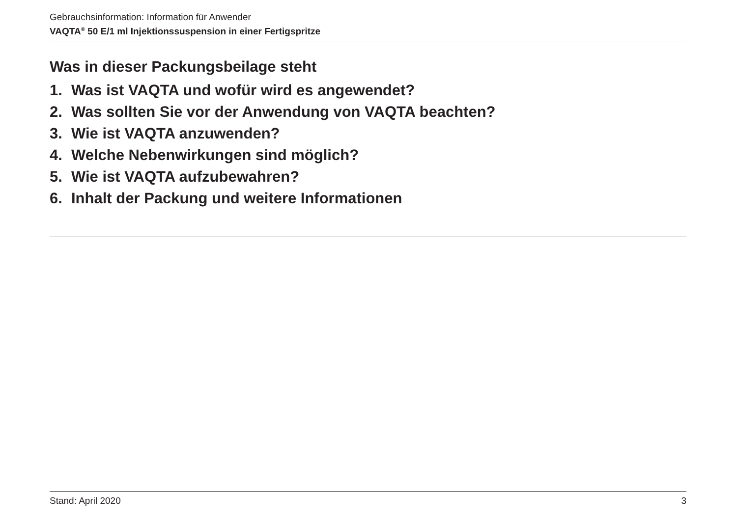Gebrauchsinformation: Information für Anwender
VAQTA<sup>®</sup> 50 E/1 ml Injektionssuspension in einer Fertigspritze
Was in dieser Packungsbeilage steht
1. Was ist VAQTA und wofür wird es angewendet?
2. Was sollten Sie vor der Anwendung von VAQTA beachten?
3. Wie ist VAQTA anzuwenden?
4. Welche Nebenwirkungen sind möglich?
5. Wie ist VAQTA aufzubewahren?
6. Inhalt der Packung und weitere Informationen
Stand: April 2020 3